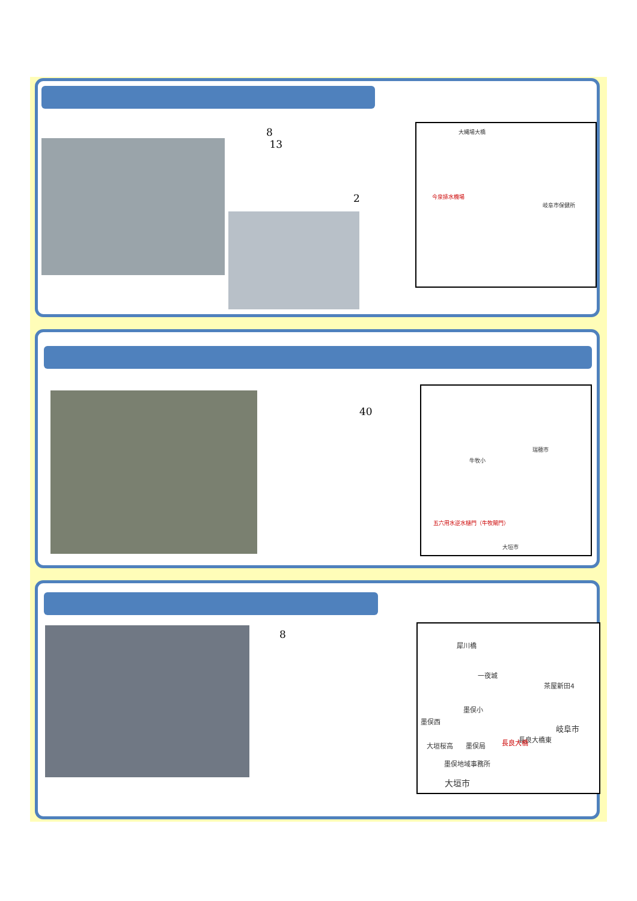8
13
2
大縄場大橋
今泉排水機場
岐阜市保健所
40
五六用水逆水樋門（牛牧閘門）
大垣市
牛牧小
瑞穂市
8
犀川橋
一夜城
茶屋新田4
墨俣小
墨俣西
岐阜市
長良大橋東
大垣桜高 墨俣局 長良大橋
墨俣地域事務所
大垣市